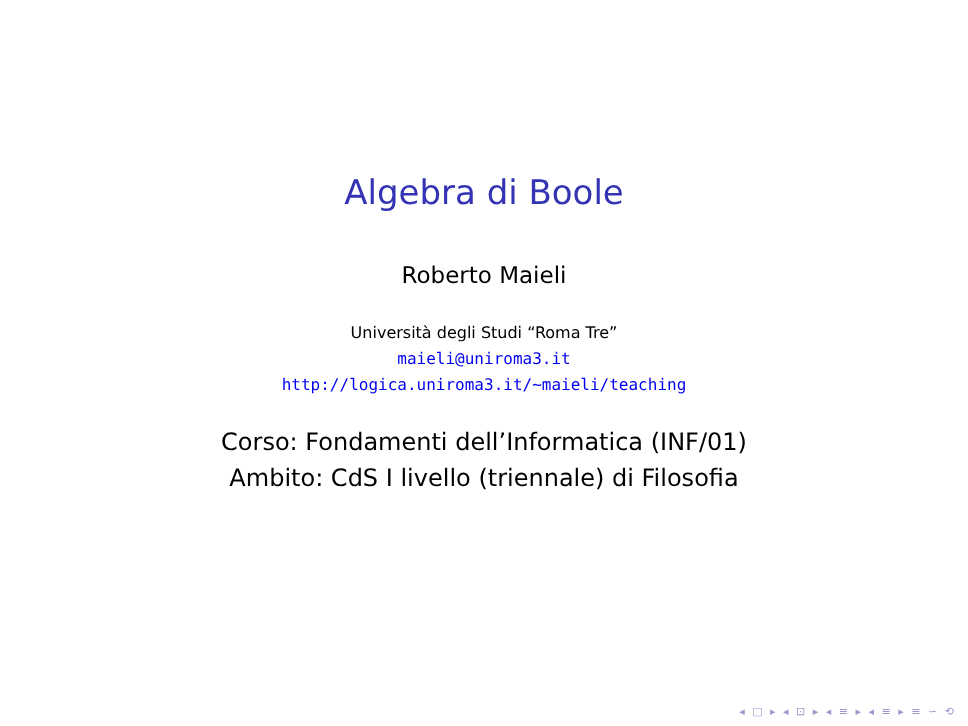Algebra di Boole
Roberto Maieli
Università degli Studi “Roma Tre”
maieli@uniroma3.it
http://logica.uniroma3.it/∼maieli/teaching
Corso: Fondamenti dell’Informatica (INF/01)
Ambito: CdS I livello (triennale) di Filosofia
◂ □ ▸ ◂ ⊡ ▸ ◂ ≡ ▸ ◂ ≡ ▸ ≡ ∽ ⟲